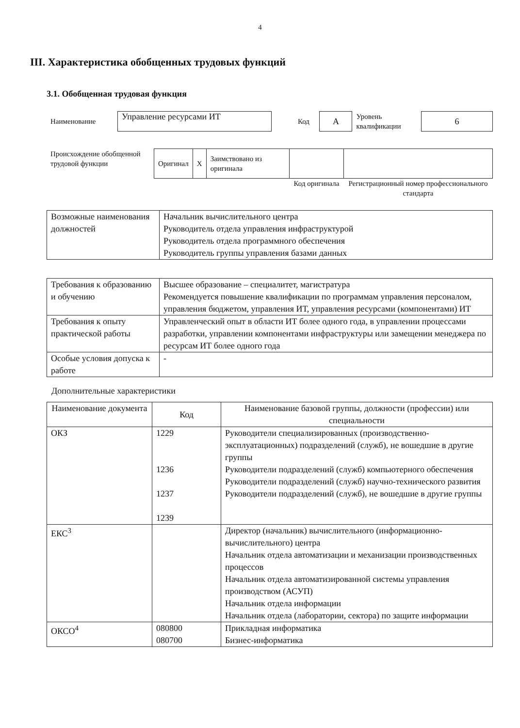4
III. Характеристика обобщенных трудовых функций
3.1. Обобщенная трудовая функция
| Наименование | Управление ресурсами ИТ | | Код | А | Уровень квалификации | 6 |
| Происхождение обобщенной трудовой функции | Оригинал | X | Заимствовано из оригинала | | |
| | | | | Код оригинала | Регистрационный номер профессионального стандарта |
| Возможные наименования должностей | Начальник вычислительного центра Руководитель отдела управления инфраструктурой Руководитель отдела программного обеспечения Руководитель группы управления базами данных |
| Требования к образованию и обучению | Высшее образование – специалитет, магистратура Рекомендуется повышение квалификации по программам управления персоналом, управления бюджетом, управления ИТ, управления ресурсами (компонентами) ИТ |
| Требования к опыту практической работы | Управленческий опыт в области ИТ более одного года, в управлении процессами разработки, управлении компонентами инфраструктуры или замещении менеджера по ресурсам ИТ более одного года |
| Особые условия допуска к работе | - |
Дополнительные характеристики
| Наименование документа | Код | Наименование базовой группы, должности (профессии) или специальности |
| --- | --- | --- |
| ОКЗ | 1229 1236 1237 1239 | Руководители специализированных (производственно-эксплуатационных) подразделений (служб), не вошедшие в другие группы Руководители подразделений (служб) компьютерного обеспечения Руководители подразделений (служб) научно-технического развития Руководители подразделений (служб), не вошедшие в другие группы |
| ЕКС<sup>3</sup> | | Директор (начальник) вычислительного (информационно-вычислительного) центра Начальник отдела автоматизации и механизации производственных процессов Начальник отдела автоматизированной системы управления производством (АСУП) Начальник отдела информации Начальник отдела (лаборатории, сектора) по защите информации |
| ОКСО<sup>4</sup> | 080800 080700 | Прикладная информатика Бизнес-информатика |